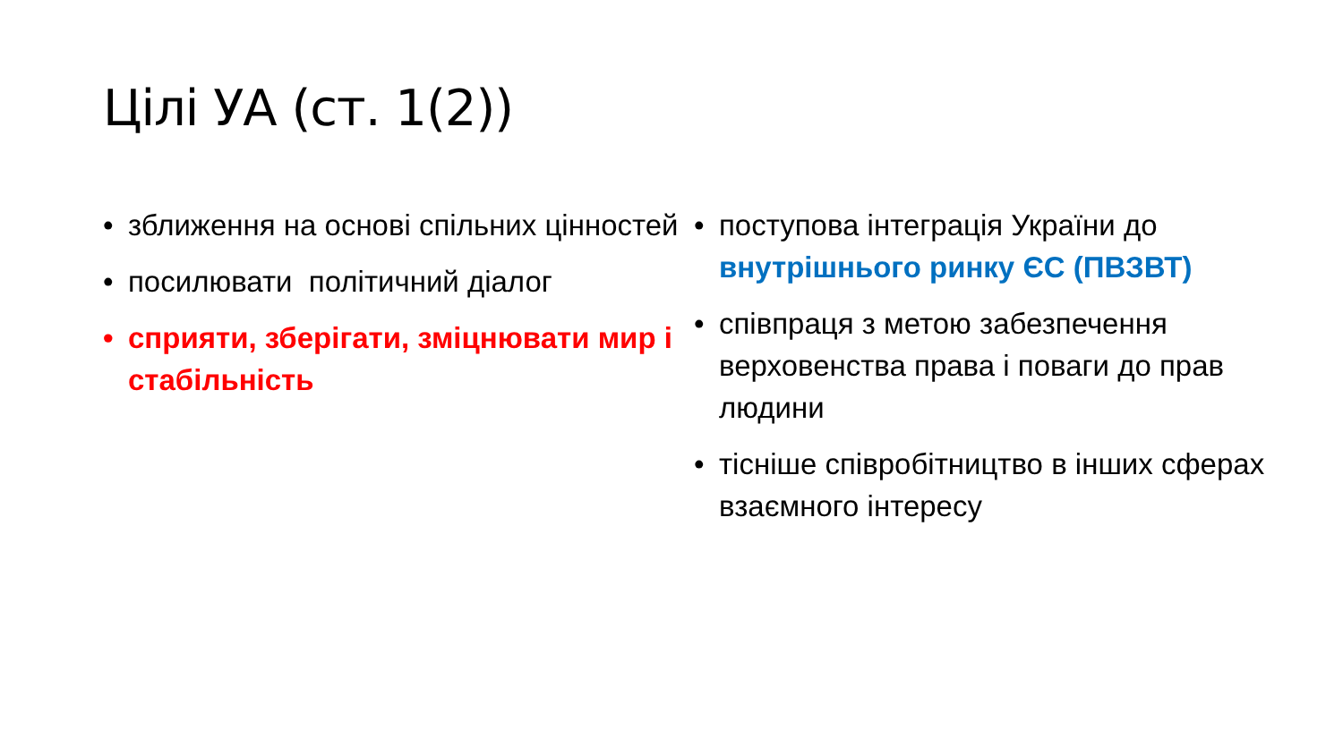Цілі УА (ст. 1(2))
• зближення на основі спільних цінностей
• посилювати політичний діалог
• сприяти, зберігати, зміцнювати мир і стабільність
• поступова інтеграція України до внутрішнього ринку ЄС (ПВЗВТ)
• співпраця з метою забезпечення верховенства права і поваги до прав людини
• тісніше співробітництво в інших сферах взаємного інтересу